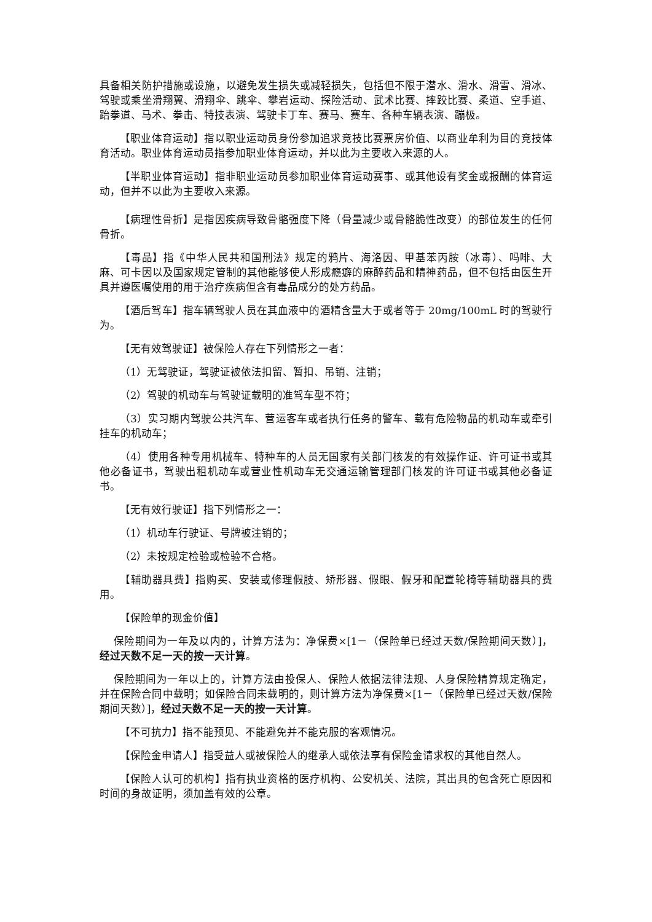具备相关防护措施或设施，以避免发生损失或减轻损失，包括但不限于潜水、滑水、滑雪、滑冰、驾驶或乘坐滑翔翼、滑翔伞、跳伞、攀岩运动、探险活动、武术比赛、摔跤比赛、柔道、空手道、跆拳道、马术、拳击、特技表演、驾驶卡丁车、赛马、赛车、各种车辆表演、蹦极。
【职业体育运动】指以职业运动员身份参加追求竞技比赛票房价值、以商业牟利为目的竞技体育活动。职业体育运动员指参加职业体育运动，并以此为主要收入来源的人。
【半职业体育运动】指非职业运动员参加职业体育运动赛事、或其他设有奖金或报酬的体育运动，但并不以此为主要收入来源。
【病理性骨折】是指因疾病导致骨骼强度下降（骨量减少或骨骼脆性改变）的部位发生的任何骨折。
【毒品】指《中华人民共和国刑法》规定的鸦片、海洛因、甲基苯丙胺（冰毒）、吗啡、大麻、可卡因以及国家规定管制的其他能够使人形成瘾癖的麻醉药品和精神药品，但不包括由医生开具并遵医嘱使用的用于治疗疾病但含有毒品成分的处方药品。
【酒后驾车】指车辆驾驶人员在其血液中的酒精含量大于或者等于 20mg/100mL 时的驾驶行为。
【无有效驾驶证】被保险人存在下列情形之一者：
（1）无驾驶证，驾驶证被依法扣留、暂扣、吊销、注销；
（2）驾驶的机动车与驾驶证载明的准驾车型不符；
（3）实习期内驾驶公共汽车、营运客车或者执行任务的警车、载有危险物品的机动车或牵引挂车的机动车；
（4）使用各种专用机械车、特种车的人员无国家有关部门核发的有效操作证、许可证书或其他必备证书，驾驶出租机动车或营业性机动车无交通运输管理部门核发的许可证书或其他必备证书。
【无有效行驶证】指下列情形之一：
（1）机动车行驶证、号牌被注销的；
（2）未按规定检验或检验不合格。
【辅助器具费】指购买、安装或修理假肢、矫形器、假眼、假牙和配置轮椅等辅助器具的费用。
【保险单的现金价值】
保险期间为一年及以内的，计算方法为：净保费×[1－（保险单已经过天数/保险期间天数）]，经过天数不足一天的按一天计算。
保险期间为一年以上的，计算方法由投保人、保险人依据法律法规、人身保险精算规定确定，并在保险合同中载明；如保险合同未载明的，则计算方法为净保费×[1－（保险单已经过天数/保险期间天数）]，经过天数不足一天的按一天计算。
【不可抗力】指不能预见、不能避免并不能克服的客观情况。
【保险金申请人】指受益人或被保险人的继承人或依法享有保险金请求权的其他自然人。
【保险人认可的机构】指有执业资格的医疗机构、公安机关、法院，其出具的包含死亡原因和时间的身故证明，须加盖有效的公章。